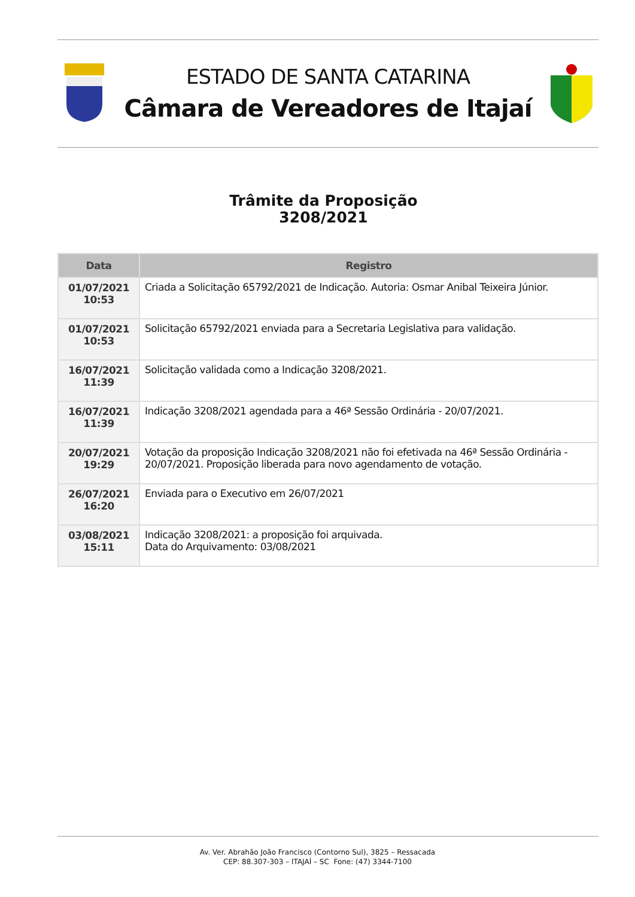ESTADO DE SANTA CATARINA
Câmara de Vereadores de Itajaí
Trâmite da Proposição
3208/2021
| Data | Registro |
| --- | --- |
| 01/07/2021 10:53 | Criada a Solicitação 65792/2021 de Indicação. Autoria: Osmar Anibal Teixeira Júnior. |
| 01/07/2021 10:53 | Solicitação 65792/2021 enviada para a Secretaria Legislativa para validação. |
| 16/07/2021 11:39 | Solicitação validada como a Indicação 3208/2021. |
| 16/07/2021 11:39 | Indicação 3208/2021 agendada para a 46ª Sessão Ordinária - 20/07/2021. |
| 20/07/2021 19:29 | Votação da proposição Indicação 3208/2021 não foi efetivada na 46ª Sessão Ordinária - 20/07/2021. Proposição liberada para novo agendamento de votação. |
| 26/07/2021 16:20 | Enviada para o Executivo em 26/07/2021 |
| 03/08/2021 15:11 | Indicação 3208/2021: a proposição foi arquivada. Data do Arquivamento: 03/08/2021 |
Av. Ver. Abrahão João Francisco (Contorno Sul), 3825 – Ressacada
CEP: 88.307-303 – ITAJAÍ – SC Fone: (47) 3344-7100